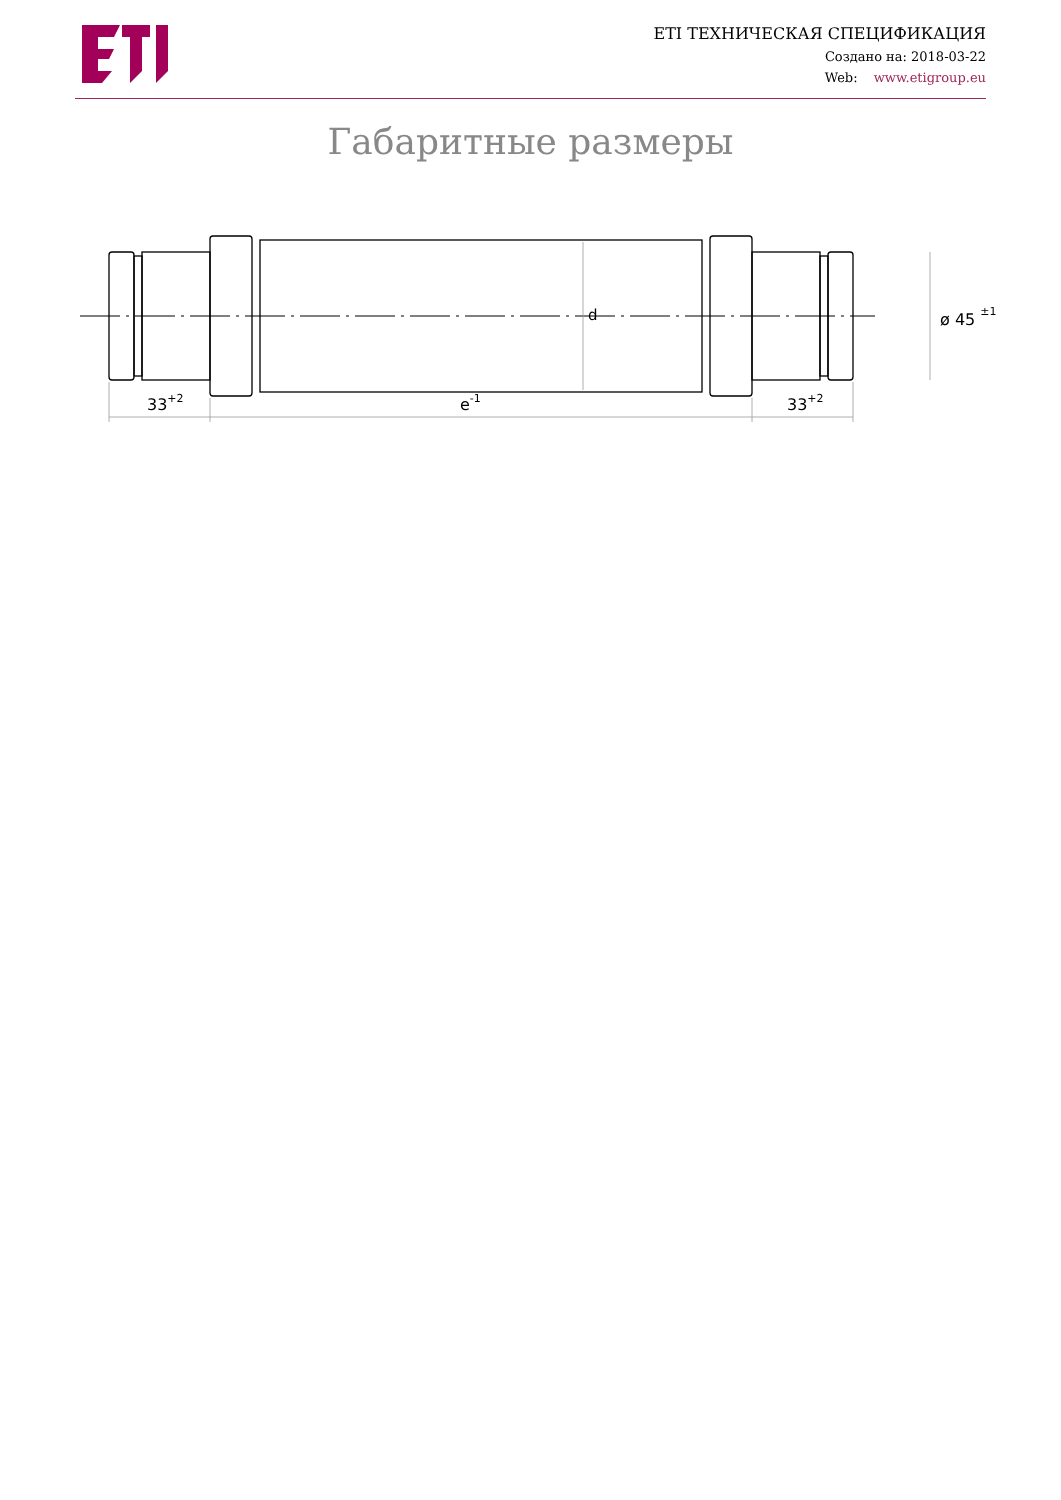ETI ТЕХНИЧЕСКАЯ СПЕЦИФИКАЦИЯ
Создано на: 2018-03-22
Web: www.etigroup.eu
Габаритные размеры
d
ø 45 ±1
33+2
e-1
33+2